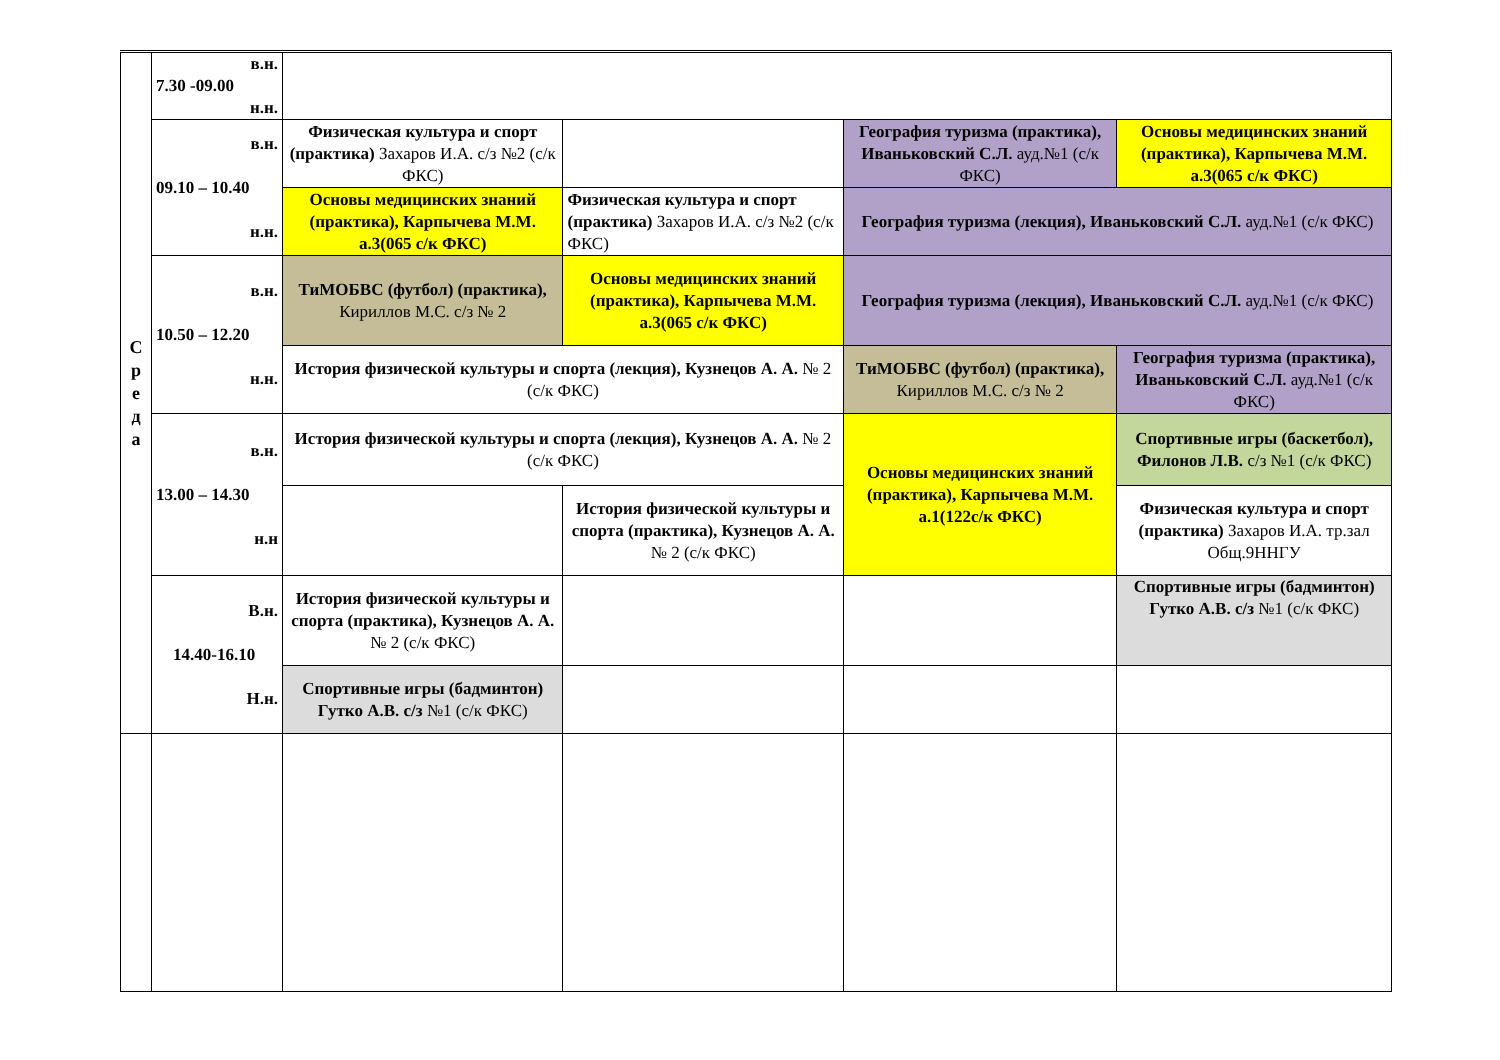| С р е д а | в.н. 7.30 -09.00 н.н. | | | | |
| | в.н. 09.10 – 10.40 н.н. | Физическая культура и спорт (практика) Захаров И.А. с/з №2 (с/к ФКС) | | География туризма (практика), Иваньковский С.Л. ауд.№1 (с/к ФКС) | Основы медицинских знаний (практика), Карпычева М.М. а.3(065 с/к ФКС) |
| | | Основы медицинских знаний (практика), Карпычева М.М. а.3(065 с/к ФКС) | Физическая культура и спорт (практика) Захаров И.А. с/з №2 (с/к ФКС) | География туризма (лекция), Иваньковский С.Л. ауд.№1 (с/к ФКС) | |
| | в.н. 10.50 – 12.20 н.н. | ТиМОБВС (футбол) (практика), Кириллов М.С. с/з № 2 | Основы медицинских знаний (практика), Карпычева М.М. а.3(065 с/к ФКС) | География туризма (лекция), Иваньковский С.Л. ауд.№1 (с/к ФКС) | |
| | | История физической культуры и спорта (лекция), Кузнецов А. А. № 2 (с/к ФКС) | | ТиМОБВС (футбол) (практика), Кириллов М.С. с/з № 2 | География туризма (практика), Иваньковский С.Л. ауд.№1 (с/к ФКС) |
| | в.н. 13.00 – 14.30 н.н | История физической культуры и спорта (лекция), Кузнецов А. А. № 2 (с/к ФКС) | | Основы медицинских знаний (практика), Карпычева М.М. а.1(122с/к ФКС) | Спортивные игры (баскетбол), Филонов Л.В. с/з №1 (с/к ФКС) |
| | | | История физической культуры и спорта (практика), Кузнецов А. А. № 2 (с/к ФКС) | | Физическая культура и спорт (практика) Захаров И.А. тр.зал Общ.9ННГУ |
| | В.н. 14.40-16.10 Н.н. | История физической культуры и спорта (практика), Кузнецов А. А. № 2 (с/к ФКС) | | | Спортивные игры (бадминтон) Гутко А.В. с/з №1 (с/к ФКС) |
| | | Спортивные игры (бадминтон) Гутко А.В. с/з №1 (с/к ФКС) | | | |